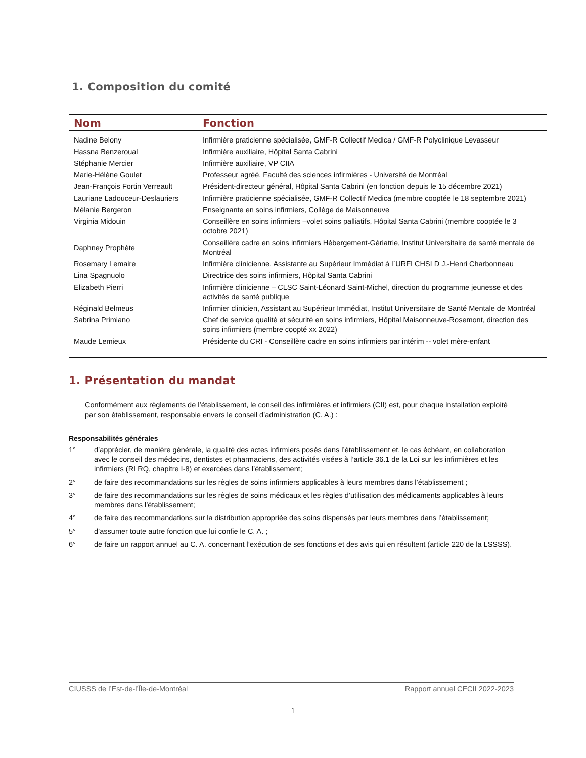1. Composition du comité
| Nom | Fonction |
| --- | --- |
| Nadine Belony | Infirmière praticienne spécialisée, GMF-R Collectif Medica / GMF-R Polyclinique Levasseur |
| Hassna Benzeroual | Infirmière auxiliaire, Hôpital Santa Cabrini |
| Stéphanie Mercier | Infirmière auxiliaire, VP CIIA |
| Marie-Hélène Goulet | Professeur agréé, Faculté des sciences infirmières - Université de Montréal |
| Jean-François Fortin Verreault | Président-directeur général, Hôpital Santa Cabrini (en fonction depuis le 15 décembre 2021) |
| Lauriane Ladouceur-Deslauriers | Infirmière praticienne spécialisée, GMF-R Collectif Medica (membre cooptée le 18 septembre 2021) |
| Mélanie Bergeron | Enseignante en soins infirmiers, Collège de Maisonneuve |
| Virginia Midouin | Conseillère en soins infirmiers –volet soins palliatifs, Hôpital Santa Cabrini (membre cooptée le 3 octobre 2021) |
| Daphney Prophète | Conseillère cadre en soins infirmiers Hébergement-Gériatrie, Institut Universitaire de santé mentale de Montréal |
| Rosemary Lemaire | Infirmière clinicienne, Assistante au Supérieur Immédiat à l`URFI CHSLD J.-Henri Charbonneau |
| Lina Spagnuolo | Directrice des soins infirmiers, Hôpital Santa Cabrini |
| Elizabeth Pierri | Infirmière clinicienne – CLSC Saint-Léonard Saint-Michel, direction du programme jeunesse et des activités de santé publique |
| Réginald Belmeus | Infirmier clinicien, Assistant au Supérieur Immédiat, Institut Universitaire de Santé Mentale de Montréal |
| Sabrina Primiano | Chef de service qualité et sécurité en soins infirmiers, Hôpital Maisonneuve-Rosemont, direction des soins infirmiers (membre coopté xx 2022) |
| Maude Lemieux | Présidente du CRI - Conseillère cadre en soins infirmiers par intérim -- volet mère-enfant |
1. Présentation du mandat
Conformément aux règlements de l’établissement, le conseil des infirmières et infirmiers (CII) est, pour chaque installation exploité par son établissement, responsable envers le conseil d’administration (C. A.) :
Responsabilités générales
1° d’apprécier, de manière générale, la qualité des actes infirmiers posés dans l’établissement et, le cas échéant, en collaboration avec le conseil des médecins, dentistes et pharmaciens, des activités visées à l’article 36.1 de la Loi sur les infirmières et les infirmiers (RLRQ, chapitre I-8) et exercées dans l’établissement;
2° de faire des recommandations sur les règles de soins infirmiers applicables à leurs membres dans l’établissement ;
3° de faire des recommandations sur les règles de soins médicaux et les règles d’utilisation des médicaments applicables à leurs membres dans l’établissement;
4° de faire des recommandations sur la distribution appropriée des soins dispensés par leurs membres dans l’établissement;
5° d’assumer toute autre fonction que lui confie le C. A. ;
6° de faire un rapport annuel au C. A. concernant l’exécution de ses fonctions et des avis qui en résultent (article 220 de la LSSSS).
CIUSSS de l’Est-de-l’Île-de-Montréal Rapport annuel CECII 2022-2023
1